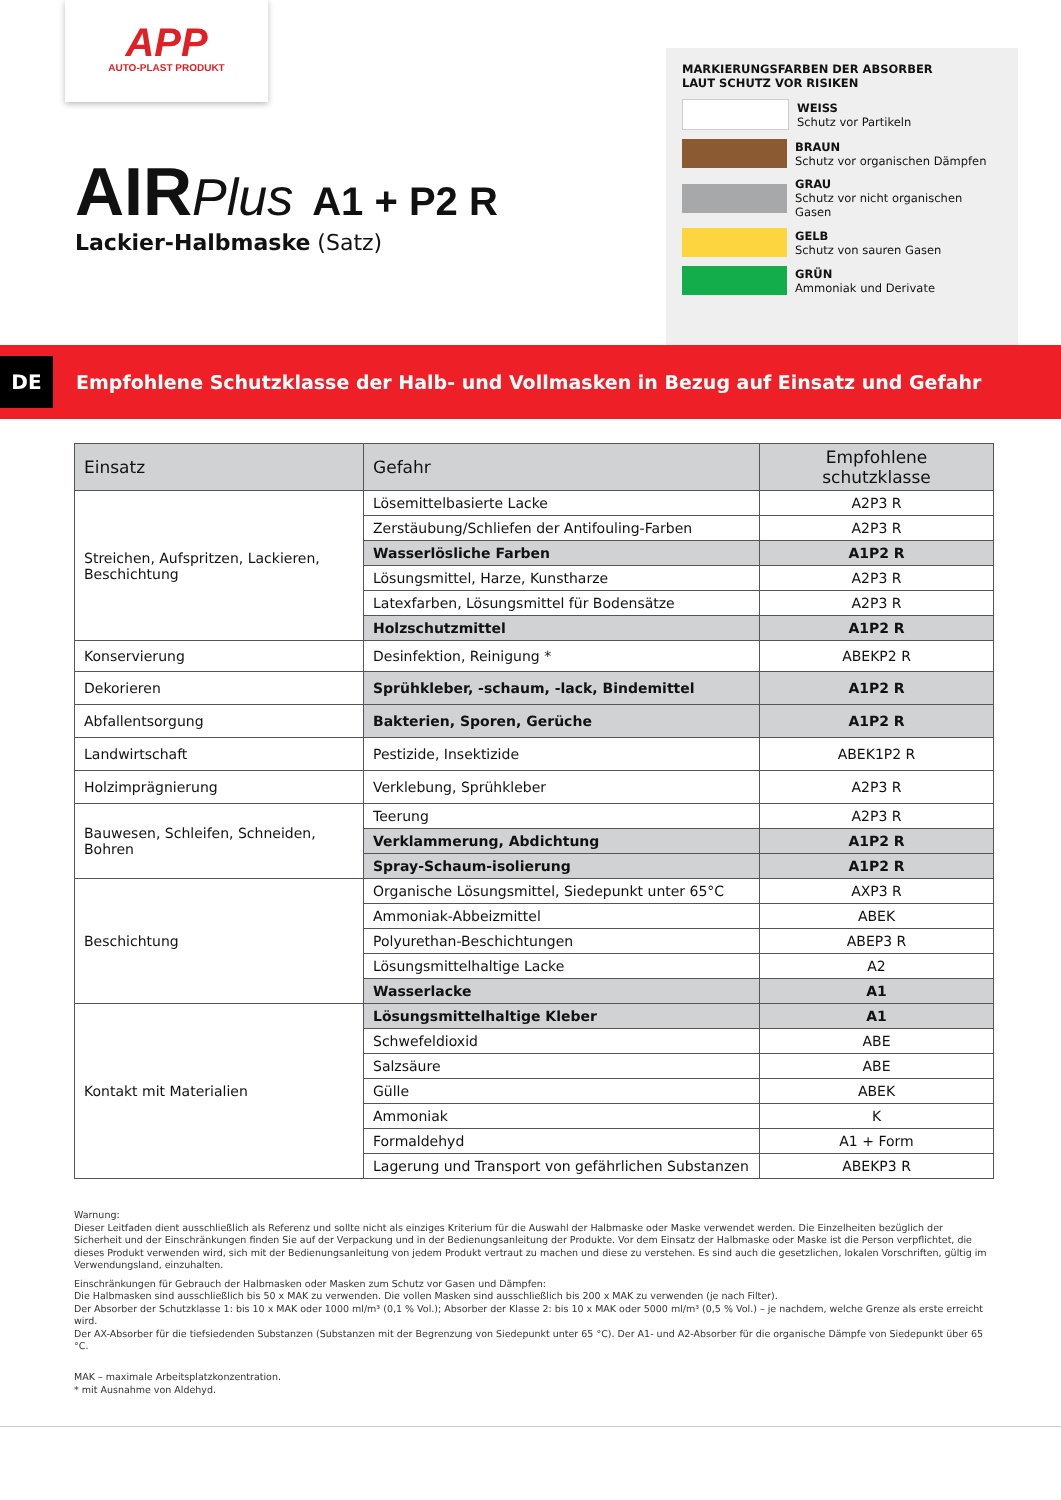APP
AUTO-PLAST PRODUKT
AIRPlus A1 + P2 R
Lackier-Halbmaske (Satz)
MARKIERUNGSFARBEN DER ABSORBER
LAUT SCHUTZ VOR RISIKEN
WEISS
Schutz vor Partikeln
BRAUN
Schutz vor organischen Dämpfen
GRAU
Schutz vor nicht organischen Gasen
GELB
Schutz von sauren Gasen
GRÜN
Ammoniak und Derivate
DE
Empfohlene Schutzklasse der Halb- und Vollmasken in Bezug auf Einsatz und Gefahr
| Einsatz | Gefahr | Empfohlene schutzklasse |
| --- | --- | --- |
| Streichen, Aufspritzen, Lackieren, Beschichtung | Lösemittelbasierte Lacke | A2P3 R |
| | Zerstäubung/Schliefen der Antifouling-Farben | A2P3 R |
| | Wasserlösliche Farben | A1P2 R |
| | Lösungsmittel, Harze, Kunstharze | A2P3 R |
| | Latexfarben, Lösungsmittel für Bodensätze | A2P3 R |
| | Holzschutzmittel | A1P2 R |
| Konservierung | Desinfektion, Reinigung * | ABEKP2 R |
| Dekorieren | Sprühkleber, -schaum, -lack, Bindemittel | A1P2 R |
| Abfallentsorgung | Bakterien, Sporen, Gerüche | A1P2 R |
| Landwirtschaft | Pestizide, Insektizide | ABEK1P2 R |
| Holzimprägnierung | Verklebung, Sprühkleber | A2P3 R |
| Bauwesen, Schleifen, Schneiden, Bohren | Teerung | A2P3 R |
| | Verklammerung, Abdichtung | A1P2 R |
| | Spray-Schaum-isolierung | A1P2 R |
| Beschichtung | Organische Lösungsmittel, Siedepunkt unter 65°C | AXP3 R |
| | Ammoniak-Abbeizmittel | ABEK |
| | Polyurethan-Beschichtungen | ABEP3 R |
| | Lösungsmittelhaltige Lacke | A2 |
| | Wasserlacke | A1 |
| Kontakt mit Materialien | Lösungsmittelhaltige Kleber | A1 |
| | Schwefeldioxid | ABE |
| | Salzsäure | ABE |
| | Gülle | ABEK |
| | Ammoniak | K |
| | Formaldehyd | A1 + Form |
| | Lagerung und Transport von gefährlichen Substanzen | ABEKP3 R |
Warnung:
Dieser Leitfaden dient ausschließlich als Referenz und sollte nicht als einziges Kriterium für die Auswahl der Halbmaske oder Maske verwendet werden. Die Einzelheiten bezüglich der Sicherheit und der Einschränkungen finden Sie auf der Verpackung und in der Bedienungsanleitung der Produkte. Vor dem Einsatz der Halbmaske oder Maske ist die Person verpflichtet, die dieses Produkt verwenden wird, sich mit der Bedienungsanleitung von jedem Produkt vertraut zu machen und diese zu verstehen. Es sind auch die gesetzlichen, lokalen Vorschriften, gültig im Verwendungsland, einzuhalten.
Einschränkungen für Gebrauch der Halbmasken oder Masken zum Schutz vor Gasen und Dämpfen:
Die Halbmasken sind ausschließlich bis 50 x MAK zu verwenden. Die vollen Masken sind ausschließlich bis 200 x MAK zu verwenden (je nach Filter).
Der Absorber der Schutzklasse 1: bis 10 x MAK oder 1000 ml/m³ (0,1 % Vol.); Absorber der Klasse 2: bis 10 x MAK oder 5000 ml/m³ (0,5 % Vol.) – je nachdem, welche Grenze als erste erreicht wird.
Der AX-Absorber für die tiefsiedenden Substanzen (Substanzen mit der Begrenzung von Siedepunkt unter 65 °C). Der A1- und A2-Absorber für die organische Dämpfe von Siedepunkt über 65 °C.
MAK – maximale Arbeitsplatzkonzentration.
* mit Ausnahme von Aldehyd.